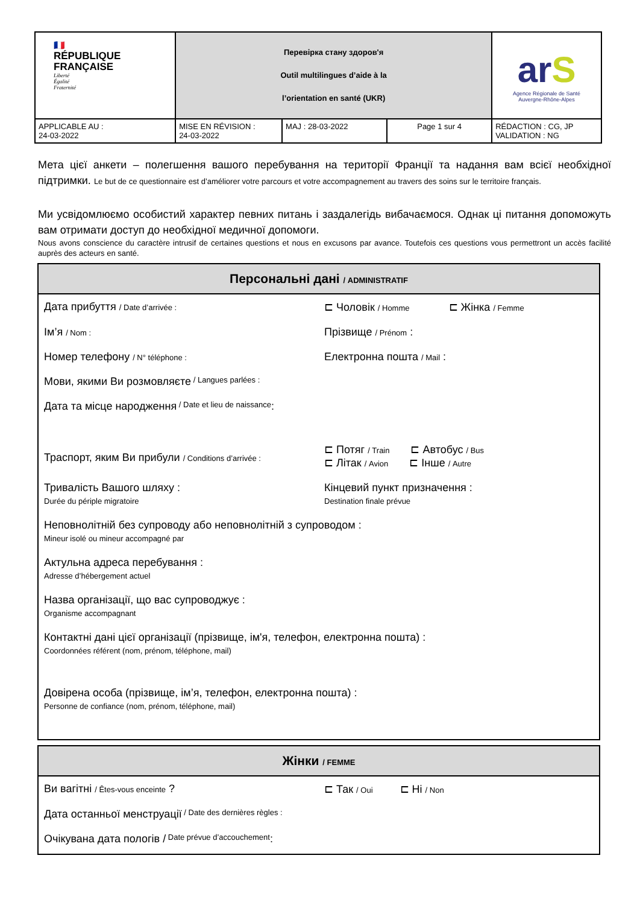| 🇫🇷 RÉPUBLIQUE FRANÇAISE Liberté Égalité Fraternité | Перевірка стану здоров'я Outil multilingues d’aide à la l’orientation en santé (UKR) | | | ar S Agence Régionale de Santé Auvergne-Rhône-Alpes |
| APPLICABLE AU : 24-03-2022 | MISE EN RÉVISION : 24-03-2022 | MAJ : 28-03-2022 | Page 1 sur 4 | RÉDACTION : CG, JP VALIDATION : NG |
Мета цієї анкети – полегшення вашого перебування на території Франції та надання вам всієї необхідної підтримки. Le but de ce questionnaire est d’améliorer votre parcours et votre accompagnement au travers des soins sur le territoire français.
Ми усвідомлюємо особистий характер певних питань і заздалегідь вибачаємося. Однак ці питання допоможуть вам отримати доступ до необхідної медичної допомоги.
Nous avons conscience du caractère intrusif de certaines questions et nous en excusons par avance. Toutefois ces questions vous permettront un accès facilité auprès des acteurs en santé.
Персональні дані / ADMINISTRATIF
Дата прибуття / Date d’arrivée :
⊏ Чоловік / Homme ⊏ Жінка / Femme
Ім’я / Nom :
Прізвище / Prénom :
Номер телефону / N° téléphone :
Електронна пошта / Mail :
Мови, якими Ви розмовляєте / Langues parlées :
Дата та місце народження / Date et lieu de naissance :
Траспорт, яким Ви прибули / Conditions d’arrivée :
⊏ Потяг / Train ⊏ Автобус / Bus
⊏ Літак / Avion ⊏ Інше / Autre
Тривалість Вашого шляху :
Durée du périple migratoire
Кінцевий пункт призначення :
Destination finale prévue
Неповнолітній без супроводу або неповнолітній з супроводом :
Mineur isolé ou mineur accompagné par
Актульна адреса перебування :
Adresse d’hébergement actuel
Назва організації, що вас супроводжує :
Organisme accompagnant
Контактні дані цієї організації (прізвище, ім'я, телефон, електронна пошта) :
Coordonnées référent (nom, prénom, téléphone, mail)
Довірена особа (прізвище, ім’я, телефон, електронна пошта) :
Personne de confiance (nom, prénom, téléphone, mail)
Жінки / FEMME
Ви вагітні / Êtes-vous enceinte ? ⊏ Так / Oui ⊏ Ні / Non
Дата останньої менструації / Date des dernières règles :
Очікувана дата пологів / Date prévue d’accouchement :